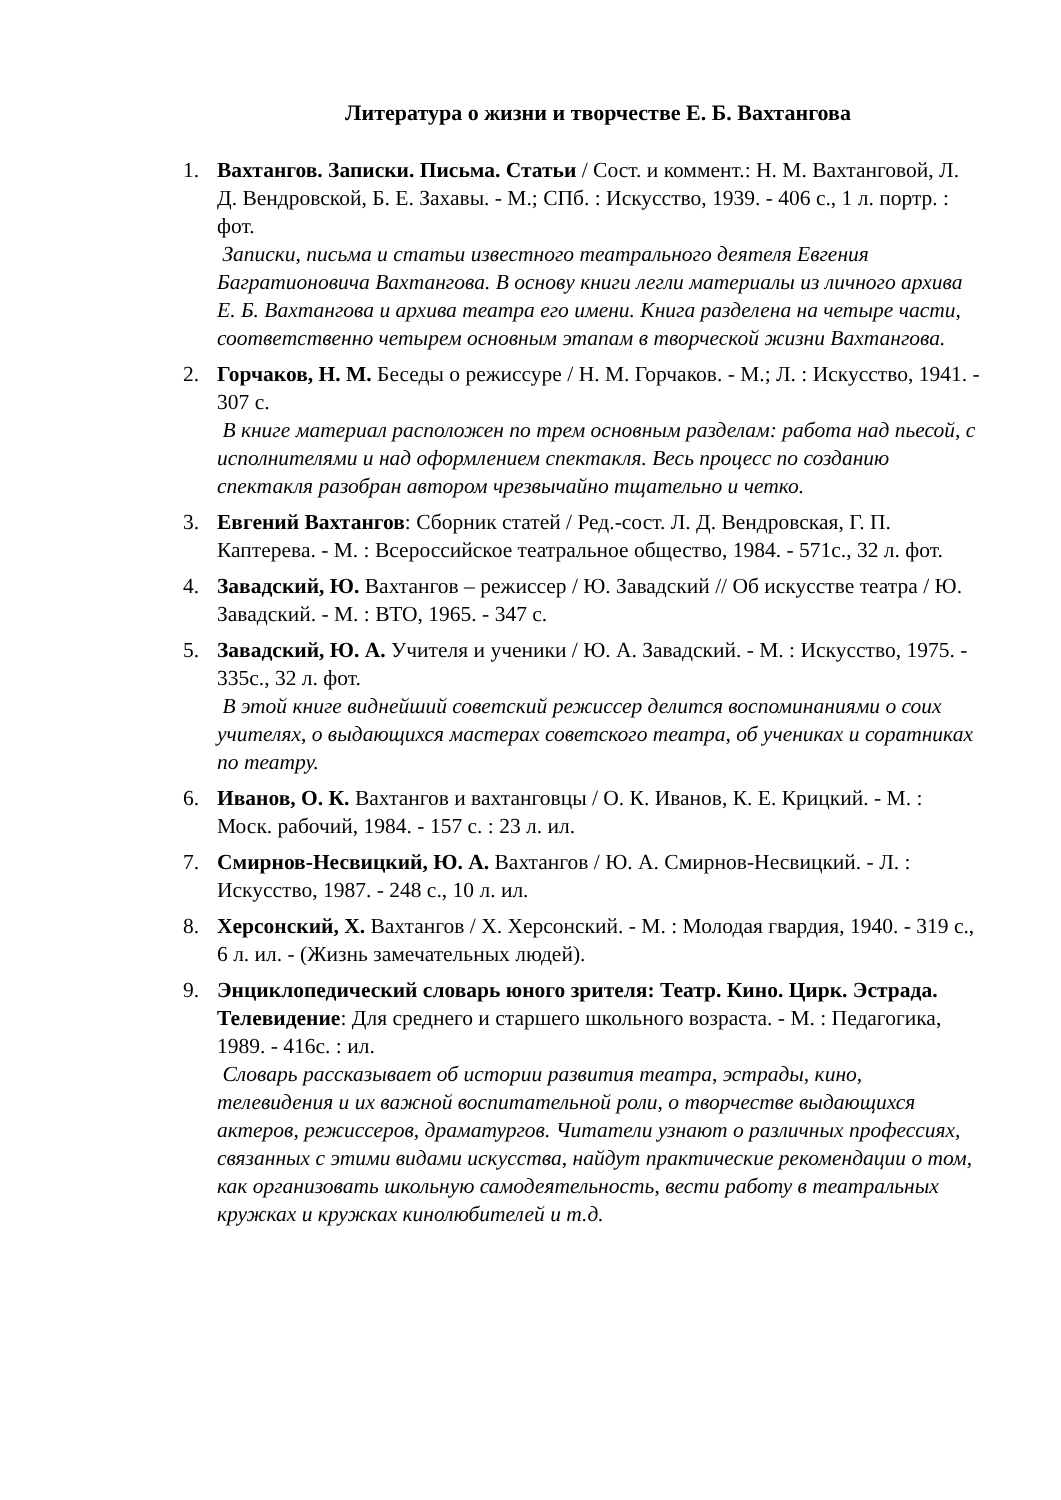Литература о жизни и творчестве Е. Б. Вахтангова
1. Вахтангов. Записки. Письма. Статьи / Сост. и коммент.: Н. М. Вахтанговой, Л. Д. Вендровской, Б. Е. Захавы. - М.; СПб. : Искусство, 1939. - 406 с., 1 л. портр. : фот.
Записки, письма и статьи известного театрального деятеля Евгения Багратионовича Вахтангова. В основу книги легли материалы из личного архива Е. Б. Вахтангова и архива театра его имени. Книга разделена на четыре части, соответственно четырем основным этапам в творческой жизни Вахтангова.
2. Горчаков, Н. М. Беседы о режиссуре / Н. М. Горчаков. - М.; Л. : Искусство, 1941. - 307 с.
В книге материал расположен по трем основным разделам: работа над пьесой, с исполнителями и над оформлением спектакля. Весь процесс по созданию спектакля разобран автором чрезвычайно тщательно и четко.
3. Евгений Вахтангов: Сборник статей / Ред.-сост. Л. Д. Вендровская, Г. П. Каптерева. - М. : Всероссийское театральное общество, 1984. - 571с., 32 л. фот.
4. Завадский, Ю. Вахтангов – режиссер / Ю. Завадский // Об искусстве театра / Ю. Завадский. - М. : ВТО, 1965. - 347 с.
5. Завадский, Ю. А. Учителя и ученики / Ю. А. Завадский. - М. : Искусство, 1975. - 335с., 32 л. фот.
В этой книге виднейший советский режиссер делится воспоминаниями о соих учителях, о выдающихся мастерах советского театра, об учениках и соратниках по театру.
6. Иванов, О. К. Вахтангов и вахтанговцы / О. К. Иванов, К. Е. Крицкий. - М. : Моск. рабочий, 1984. - 157 с. : 23 л. ил.
7. Смирнов-Несвицкий, Ю. А. Вахтангов / Ю. А. Смирнов-Несвицкий. - Л. : Искусство, 1987. - 248 с., 10 л. ил.
8. Херсонский, Х. Вахтангов / Х. Херсонский. - М. : Молодая гвардия, 1940. - 319 с., 6 л. ил. - (Жизнь замечательных людей).
9. Энциклопедический словарь юного зрителя: Театр. Кино. Цирк. Эстрада. Телевидение: Для среднего и старшего школьного возраста. - М. : Педагогика, 1989. - 416с. : ил.
Словарь рассказывает об истории развития театра, эстрады, кино, телевидения и их важной воспитательной роли, о творчестве выдающихся актеров, режиссеров, драматургов. Читатели узнают о различных профессиях, связанных с этими видами искусства, найдут практические рекомендации о том, как организовать школьную самодеятельность, вести работу в театральных кружках и кружках кинолюбителей и т.д.